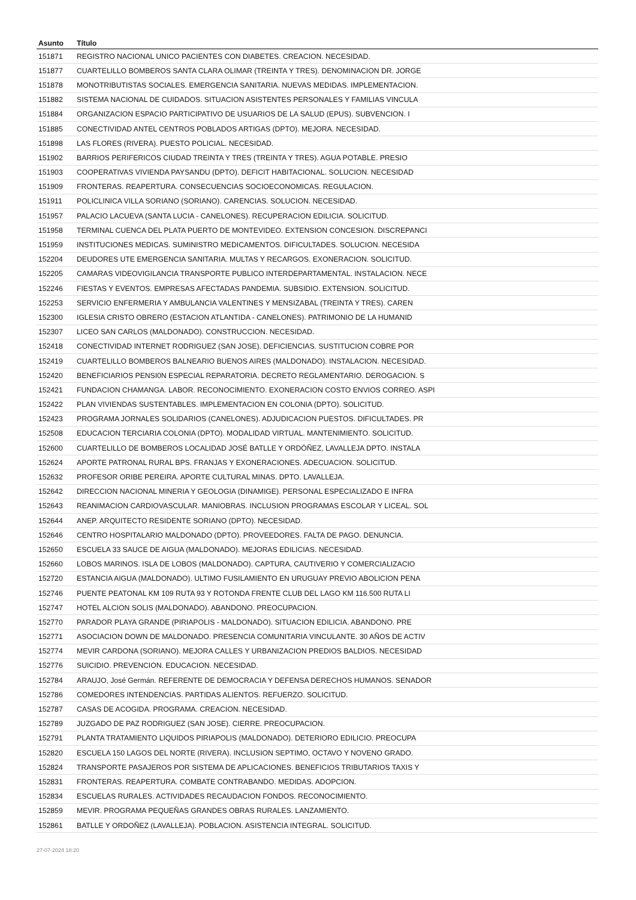| Asunto | Título |
| --- | --- |
| 151871 | REGISTRO NACIONAL UNICO PACIENTES CON DIABETES. CREACION. NECESIDAD. |
| 151877 | CUARTELILLO BOMBEROS SANTA CLARA OLIMAR (TREINTA Y TRES). DENOMINACION DR. JORGE |
| 151878 | MONOTRIBUTISTAS SOCIALES. EMERGENCIA SANITARIA. NUEVAS MEDIDAS. IMPLEMENTACION. |
| 151882 | SISTEMA NACIONAL DE CUIDADOS. SITUACION ASISTENTES PERSONALES Y FAMILIAS VINCULA |
| 151884 | ORGANIZACION ESPACIO PARTICIPATIVO DE USUARIOS DE LA SALUD (EPUS). SUBVENCION. I |
| 151885 | CONECTIVIDAD ANTEL CENTROS POBLADOS ARTIGAS (DPTO). MEJORA. NECESIDAD. |
| 151898 | LAS FLORES (RIVERA). PUESTO POLICIAL. NECESIDAD. |
| 151902 | BARRIOS PERIFERICOS CIUDAD TREINTA Y TRES (TREINTA Y TRES). AGUA POTABLE. PRESIO |
| 151903 | COOPERATIVAS VIVIENDA PAYSANDU (DPTO). DEFICIT HABITACIONAL. SOLUCION. NECESIDAD |
| 151909 | FRONTERAS. REAPERTURA. CONSECUENCIAS SOCIOECONOMICAS. REGULACION. |
| 151911 | POLICLINICA VILLA SORIANO (SORIANO). CARENCIAS. SOLUCION. NECESIDAD. |
| 151957 | PALACIO LACUEVA (SANTA LUCIA - CANELONES). RECUPERACION EDILICIA. SOLICITUD. |
| 151958 | TERMINAL CUENCA DEL PLATA PUERTO DE MONTEVIDEO. EXTENSION CONCESION. DISCREPANCI |
| 151959 | INSTITUCIONES MEDICAS. SUMINISTRO MEDICAMENTOS. DIFICULTADES. SOLUCION. NECESIDA |
| 152204 | DEUDORES UTE EMERGENCIA SANITARIA. MULTAS Y RECARGOS. EXONERACION. SOLICITUD. |
| 152205 | CAMARAS VIDEOVIGILANCIA TRANSPORTE PUBLICO INTERDEPARTAMENTAL. INSTALACION. NECE |
| 152246 | FIESTAS Y EVENTOS. EMPRESAS AFECTADAS PANDEMIA. SUBSIDIO. EXTENSION. SOLICITUD. |
| 152253 | SERVICIO ENFERMERIA Y AMBULANCIA VALENTINES Y MENSIZABAL (TREINTA Y TRES). CAREN |
| 152300 | IGLESIA CRISTO OBRERO (ESTACION ATLANTIDA - CANELONES). PATRIMONIO DE LA HUMANID |
| 152307 | LICEO SAN CARLOS (MALDONADO). CONSTRUCCION. NECESIDAD. |
| 152418 | CONECTIVIDAD INTERNET RODRIGUEZ (SAN JOSE). DEFICIENCIAS. SUSTITUCION COBRE POR |
| 152419 | CUARTELILLO BOMBEROS BALNEARIO BUENOS AIRES (MALDONADO). INSTALACION. NECESIDAD. |
| 152420 | BENEFICIARIOS PENSI0N ESPECIAL REPARATORIA. DECRETO REGLAMENTARIO. DEROGACION. S |
| 152421 | FUNDACION CHAMANGA. LABOR. RECONOCIMIENTO. EXONERACION COSTO ENVIOS CORREO. ASPI |
| 152422 | PLAN VIVIENDAS SUSTENTABLES. IMPLEMENTACION EN COLONIA (DPTO). SOLICITUD. |
| 152423 | PROGRAMA JORNALES SOLIDARIOS (CANELONES). ADJUDICACION PUESTOS. DIFICULTADES. PR |
| 152508 | EDUCACION TERCIARIA COLONIA (DPTO). MODALIDAD VIRTUAL. MANTENIMIENTO. SOLICITUD. |
| 152600 | CUARTELILLO DE BOMBEROS LOCALIDAD JOSÉ BATLLE Y ORDÓÑEZ, LAVALLEJA DPTO. INSTALA |
| 152624 | APORTE PATRONAL RURAL BPS. FRANJAS Y EXONERACIONES. ADECUACION. SOLICITUD. |
| 152632 | PROFESOR ORIBE PEREIRA. APORTE CULTURAL MINAS. DPTO. LAVALLEJA. |
| 152642 | DIRECCION NACIONAL MINERIA Y GEOLOGIA (DINAMIGE). PERSONAL ESPECIALIZADO E INFRA |
| 152643 | REANIMACION CARDIOVASCULAR. MANIOBRAS. INCLUSION PROGRAMAS ESCOLAR Y LICEAL. SOL |
| 152644 | ANEP. ARQUITECTO RESIDENTE SORIANO (DPTO). NECESIDAD. |
| 152646 | CENTRO HOSPITALARIO MALDONADO (DPTO). PROVEEDORES. FALTA DE PAGO. DENUNCIA. |
| 152650 | ESCUELA 33 SAUCE DE AIGUA (MALDONADO). MEJORAS EDILICIAS. NECESIDAD. |
| 152660 | LOBOS MARINOS. ISLA DE LOBOS (MALDONADO). CAPTURA, CAUTIVERIO Y COMERCIALIZACIO |
| 152720 | ESTANCIA AIGUA (MALDONADO). ULTIMO FUSILAMIENTO EN URUGUAY PREVIO ABOLICION PENA |
| 152746 | PUENTE PEATONAL KM 109 RUTA 93 Y ROTONDA FRENTE CLUB DEL LAGO KM 116.500 RUTA LI |
| 152747 | HOTEL ALCION SOLIS (MALDONADO). ABANDONO. PREOCUPACION. |
| 152770 | PARADOR PLAYA GRANDE (PIRIAPOLIS - MALDONADO). SITUACION EDILICIA. ABANDONO. PRE |
| 152771 | ASOCIACION DOWN DE MALDONADO. PRESENCIA COMUNITARIA VINCULANTE. 30 AÑOS DE ACTIV |
| 152774 | MEVIR CARDONA (SORIANO). MEJORA CALLES Y URBANIZACION PREDIOS BALDIOS. NECESIDAD |
| 152776 | SUICIDIO. PREVENCION. EDUCACION. NECESIDAD. |
| 152784 | ARAUJO, José Germán. REFERENTE DE DEMOCRACIA Y DEFENSA DERECHOS HUMANOS. SENADOR |
| 152786 | COMEDORES INTENDENCIAS. PARTIDAS ALIENTOS. REFUERZO. SOLICITUD. |
| 152787 | CASAS DE ACOGIDA. PROGRAMA. CREACION. NECESIDAD. |
| 152789 | JUZGADO DE PAZ RODRIGUEZ (SAN JOSE). CIERRE. PREOCUPACION. |
| 152791 | PLANTA TRATAMIENTO LIQUIDOS PIRIAPOLIS (MALDONADO). DETERIORO EDILICIO. PREOCUPA |
| 152820 | ESCUELA 150 LAGOS DEL NORTE (RIVERA). INCLUSION SEPTIMO, OCTAVO Y NOVENO GRADO. |
| 152824 | TRANSPORTE PASAJEROS POR SISTEMA DE APLICACIONES. BENEFICIOS TRIBUTARIOS TAXIS Y |
| 152831 | FRONTERAS. REAPERTURA. COMBATE CONTRABANDO. MEDIDAS. ADOPCION. |
| 152834 | ESCUELAS RURALES. ACTIVIDADES RECAUDACION FONDOS. RECONOCIMIENTO. |
| 152859 | MEVIR. PROGRAMA PEQUEÑAS GRANDES OBRAS RURALES. LANZAMIENTO. |
| 152861 | BATLLE Y ORDOÑEZ (LAVALLEJA). POBLACION. ASISTENCIA INTEGRAL. SOLICITUD. |
27-07-2024 18:20